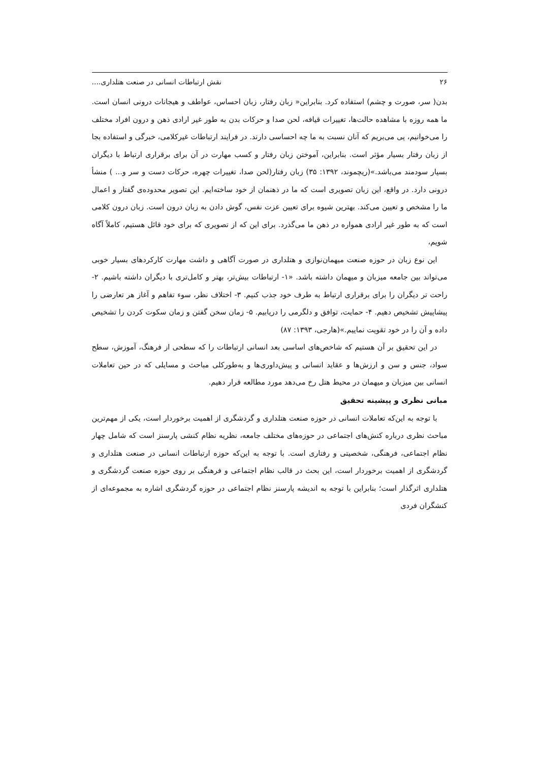۲۶ نقش ارتباطات انسانی در صنعت هتلداری....
بدن( سر، صورت و چشم) استفاده کرد. بنابراین« زبان رفتار، زبان احساس، عواطف و هیجانات درونی انسان است. ما همه روزه با مشاهده حالت‌ها، تغییرات قیافه، لحن صدا و حرکات بدن به طور غیر ارادی ذهن و درون افراد مختلف را می‌خوانیم، پی می‌بریم که آنان نسبت به ما چه احساسی دارند. در فرایند ارتباطات غیرکلامی، خبرگی و استفاده بجا از زبان رفتار بسیار مؤثر است. بنابراین، آموختن زبان رفتار و کسب مهارت در آن برای برقراری ارتباط با دیگران بسیار سودمند می‌باشد.»(ریچموند، ۱۳۹۲: ۳۵) زبان رفتار(لحن صدا، تغییرات چهره، حرکات دست و سر و... ) منشأ درونی دارد. در واقع، این زبان تصویری است که ما در ذهنمان از خود ساخته‌ایم. این تصویر محدوده‌ی گفتار و اعمال ما را مشخص و تعیین می‌کند. بهترین شیوه برای تعیین عزت نفس، گوش دادن به زبان درون است. زبان درون کلامی است که به طور غیر ارادی همواره در ذهن ما می‌گذرد. برای این که از تصویری که برای خود قائل هستیم، کاملاً آگاه شویم،
این نوع زبان در حوزه صنعت میهمان‌نوازی و هتلداری در صورت آگاهی و داشت مهارت کارکردهای بسیار خوبی می‌تواند بین جامعه میزبان و میهمان داشته باشد. «۱- ارتباطات بیش‌تر، بهتر و کامل‌تری با دیگران داشته باشیم. ۲- راحت تر دیگران را برای برقراری ارتباط به طرف خود جذب کنیم. ۳- اختلاف نظر، سوء تفاهم و آغاز هر تعارضی را پیشاپیش تشخیص دهیم. ۴- حمایت، توافق و دلگرمی را دریابیم. ۵- زمان سخن گفتن و زمان سکوت کردن را تشخیص داده و آن را در خود تقویت نماییم.»(هارجی، ۱۳۹۳: ۸۷)
در این تحقیق بر آن هستیم که شاخص‌های اساسی بعد انسانی ارتباطات را که سطحی از فرهنگ، آموزش، سطح سواد، جنس و سن و ارزش‌ها و عقاید انسانی و پیش‌داوری‌ها و به‌طورکلی مباحث و مسایلی که در حین تعاملات انسانی بین میزبان و میهمان در محیط هتل رخ می‌دهد مورد مطالعه قرار دهیم.
مبانی نظری و پیشینه تحقیق
با توجه به این‌که تعاملات انسانی در حوزه صنعت هتلداری و گردشگری از اهمیت برخوردار است، یکی از مهم‌ترین مباحث نظری درباره کنش‌های اجتماعی در حوزه‌های مختلف جامعه، نظریه نظام کنشی پارسنز است که شامل چهار نظام اجتماعی، فرهنگی، شخصیتی و رفتاری است. با توجه به این‌که حوزه ارتباطات انسانی در صنعت هتلداری و گردشگری از اهمیت برخوردار است، این بحث در قالب نظام اجتماعی و فرهنگی بر روی حوزه صنعت گردشگری و هتلداری اثرگذار است؛ بنابراین با توجه به اندیشه پارسنز نظام اجتماعی در حوزه گردشگری اشاره به مجموعه‌ای از کنشگران فردی